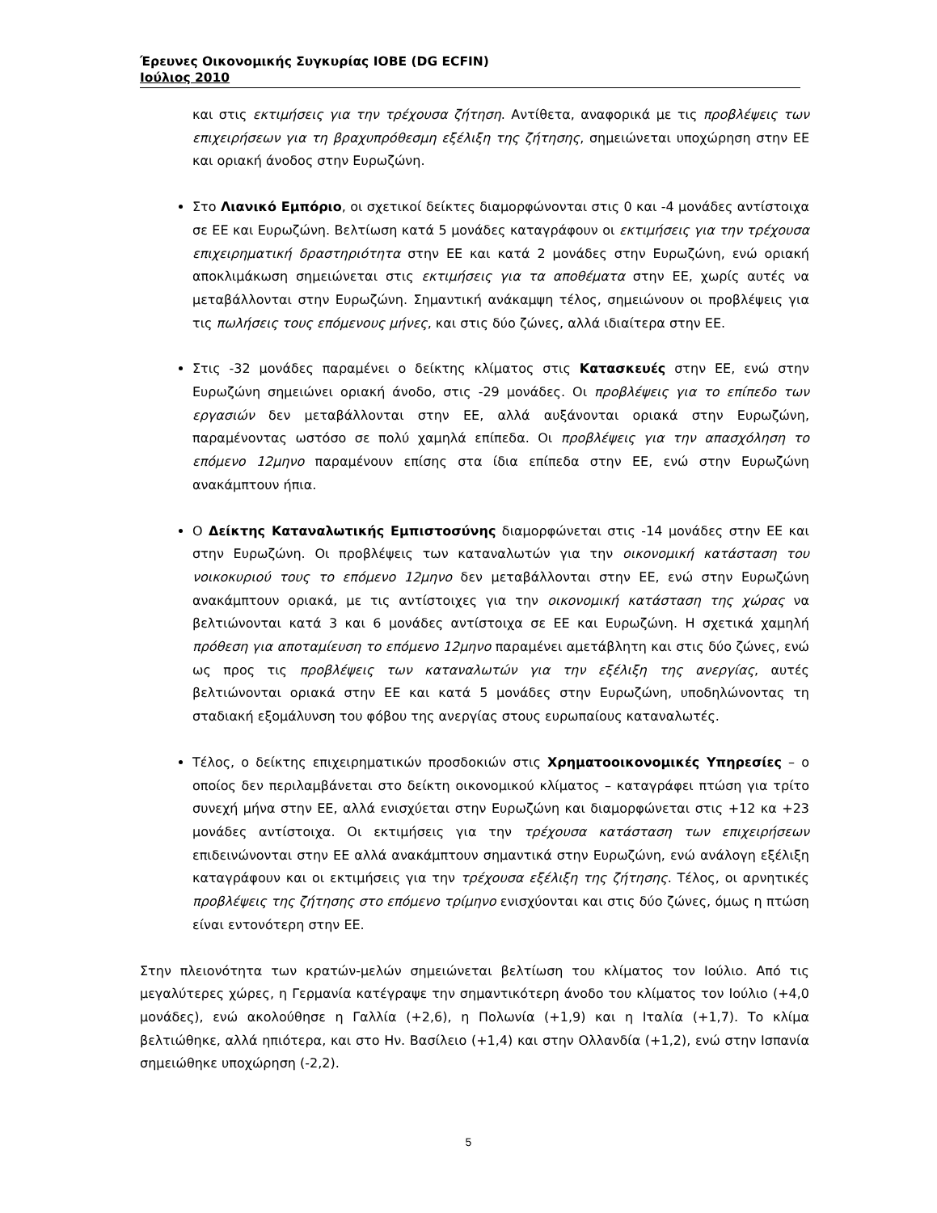Έρευνες Οικονομικής Συγκυρίας ΙΟΒΕ (DG ECFIN)
Ιούλιος 2010
και στις εκτιμήσεις για την τρέχουσα ζήτηση. Αντίθετα, αναφορικά με τις προβλέψεις των επιχειρήσεων για τη βραχυπρόθεσμη εξέλιξη της ζήτησης, σημειώνεται υποχώρηση στην ΕΕ και οριακή άνοδος στην Ευρωζώνη.
Στο Λιανικό Εμπόριο, οι σχετικοί δείκτες διαμορφώνονται στις 0 και -4 μονάδες αντίστοιχα σε ΕΕ και Ευρωζώνη. Βελτίωση κατά 5 μονάδες καταγράφουν οι εκτιμήσεις για την τρέχουσα επιχειρηματική δραστηριότητα στην ΕΕ και κατά 2 μονάδες στην Ευρωζώνη, ενώ οριακή αποκλιμάκωση σημειώνεται στις εκτιμήσεις για τα αποθέματα στην ΕΕ, χωρίς αυτές να μεταβάλλονται στην Ευρωζώνη. Σημαντική ανάκαμψη τέλος, σημειώνουν οι προβλέψεις για τις πωλήσεις τους επόμενους μήνες, και στις δύο ζώνες, αλλά ιδιαίτερα στην ΕΕ.
Στις -32 μονάδες παραμένει ο δείκτης κλίματος στις Κατασκευές στην ΕΕ, ενώ στην Ευρωζώνη σημειώνει οριακή άνοδο, στις -29 μονάδες. Οι προβλέψεις για το επίπεδο των εργασιών δεν μεταβάλλονται στην ΕΕ, αλλά αυξάνονται οριακά στην Ευρωζώνη, παραμένοντας ωστόσο σε πολύ χαμηλά επίπεδα. Οι προβλέψεις για την απασχόληση το επόμενο 12μηνο παραμένουν επίσης στα ίδια επίπεδα στην ΕΕ, ενώ στην Ευρωζώνη ανακάμπτουν ήπια.
Ο Δείκτης Καταναλωτικής Εμπιστοσύνης διαμορφώνεται στις -14 μονάδες στην ΕΕ και στην Ευρωζώνη. Οι προβλέψεις των καταναλωτών για την οικονομική κατάσταση του νοικοκυριού τους το επόμενο 12μηνο δεν μεταβάλλονται στην ΕΕ, ενώ στην Ευρωζώνη ανακάμπτουν οριακά, με τις αντίστοιχες για την οικονομική κατάσταση της χώρας να βελτιώνονται κατά 3 και 6 μονάδες αντίστοιχα σε ΕΕ και Ευρωζώνη. Η σχετικά χαμηλή πρόθεση για αποταμίευση το επόμενο 12μηνο παραμένει αμετάβλητη και στις δύο ζώνες, ενώ ως προς τις προβλέψεις των καταναλωτών για την εξέλιξη της ανεργίας, αυτές βελτιώνονται οριακά στην ΕΕ και κατά 5 μονάδες στην Ευρωζώνη, υποδηλώνοντας τη σταδιακή εξομάλυνση του φόβου της ανεργίας στους ευρωπαίους καταναλωτές.
Τέλος, ο δείκτης επιχειρηματικών προσδοκιών στις Χρηματοοικονομικές Υπηρεσίες – ο οποίος δεν περιλαμβάνεται στο δείκτη οικονομικού κλίματος – καταγράφει πτώση για τρίτο συνεχή μήνα στην ΕΕ, αλλά ενισχύεται στην Ευρωζώνη και διαμορφώνεται στις +12 κα +23 μονάδες αντίστοιχα. Οι εκτιμήσεις για την τρέχουσα κατάσταση των επιχειρήσεων επιδεινώνονται στην ΕΕ αλλά ανακάμπτουν σημαντικά στην Ευρωζώνη, ενώ ανάλογη εξέλιξη καταγράφουν και οι εκτιμήσεις για την τρέχουσα εξέλιξη της ζήτησης. Τέλος, οι αρνητικές προβλέψεις της ζήτησης στο επόμενο τρίμηνο ενισχύονται και στις δύο ζώνες, όμως η πτώση είναι εντονότερη στην ΕΕ.
Στην πλειονότητα των κρατών-μελών σημειώνεται βελτίωση του κλίματος τον Ιούλιο. Από τις μεγαλύτερες χώρες, η Γερμανία κατέγραψε την σημαντικότερη άνοδο του κλίματος τον Ιούλιο (+4,0 μονάδες), ενώ ακολούθησε η Γαλλία (+2,6), η Πολωνία (+1,9) και η Ιταλία (+1,7). Το κλίμα βελτιώθηκε, αλλά ηπιότερα, και στο Ην. Βασίλειο (+1,4) και στην Ολλανδία (+1,2), ενώ στην Ισπανία σημειώθηκε υποχώρηση (-2,2).
5